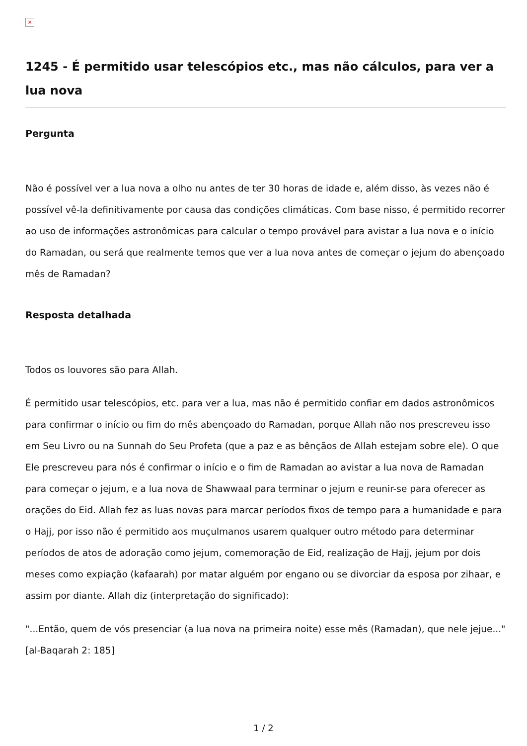×
1245 - É permitido usar telescópios etc., mas não cálculos, para ver a lua nova
Pergunta
Não é possível ver a lua nova a olho nu antes de ter 30 horas de idade e, além disso, às vezes não é possível vê-la definitivamente por causa das condições climáticas. Com base nisso, é permitido recorrer ao uso de informações astronômicas para calcular o tempo provável para avistar a lua nova e o início do Ramadan, ou será que realmente temos que ver a lua nova antes de começar o jejum do abençoado mês de Ramadan?
Resposta detalhada
Todos os louvores são para Allah.
É permitido usar telescópios, etc. para ver a lua, mas não é permitido confiar em dados astronômicos para confirmar o início ou fim do mês abençoado do Ramadan, porque Allah não nos prescreveu isso em Seu Livro ou na Sunnah do Seu Profeta (que a paz e as bênçãos de Allah estejam sobre ele). O que Ele prescreveu para nós é confirmar o início e o fim de Ramadan ao avistar a lua nova de Ramadan para começar o jejum, e a lua nova de Shawwaal para terminar o jejum e reunir-se para oferecer as orações do Eid. Allah fez as luas novas para marcar períodos fixos de tempo para a humanidade e para o Hajj, por isso não é permitido aos muçulmanos usarem qualquer outro método para determinar períodos de atos de adoração como jejum, comemoração de Eid, realização de Hajj, jejum por dois meses como expiação (kafaarah) por matar alguém por engano ou se divorciar da esposa por zihaar, e assim por diante. Allah diz (interpretação do significado):
"...Então, quem de vós presenciar (a lua nova na primeira noite) esse mês (Ramadan), que nele jejue..." [al-Baqarah 2: 185]
1 / 2